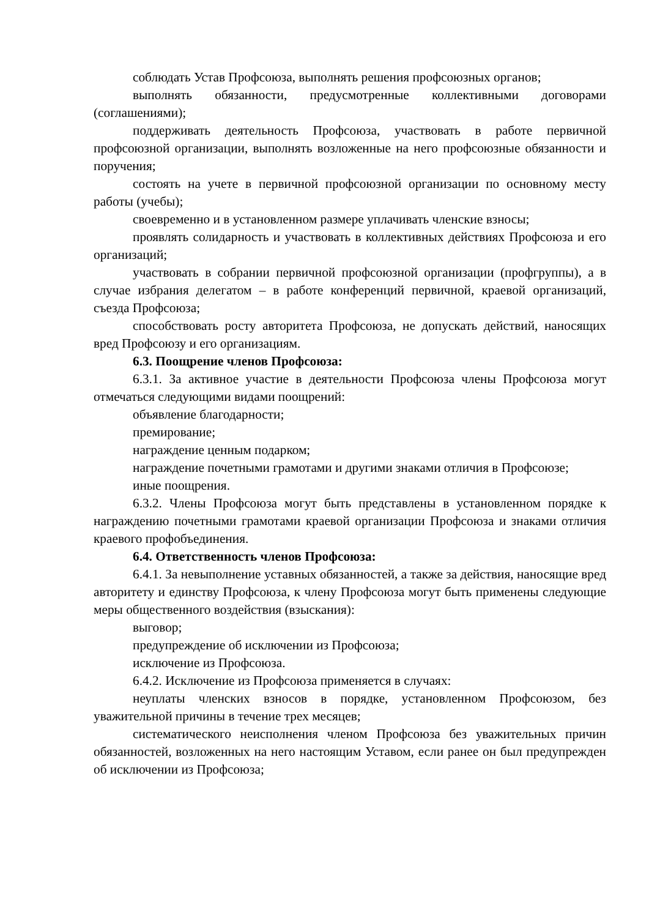соблюдать Устав Профсоюза, выполнять решения профсоюзных органов;
выполнять обязанности, предусмотренные коллективными договорами (соглашениями);
поддерживать деятельность Профсоюза, участвовать в работе первичной профсоюзной организации, выполнять возложенные на него профсоюзные обязанности и поручения;
состоять на учете в первичной профсоюзной организации по основному месту работы (учебы);
своевременно и в установленном размере уплачивать членские взносы;
проявлять солидарность и участвовать в коллективных действиях Профсоюза и его организаций;
участвовать в собрании первичной профсоюзной организации (профгруппы), а в случае избрания делегатом – в работе конференций первичной, краевой организаций, съезда Профсоюза;
способствовать росту авторитета Профсоюза, не допускать действий, наносящих вред Профсоюзу и его организациям.
6.3. Поощрение членов Профсоюза:
6.3.1. За активное участие в деятельности Профсоюза члены Профсоюза могут отмечаться следующими видами поощрений:
объявление благодарности;
премирование;
награждение ценным подарком;
награждение почетными грамотами и другими знаками отличия в Профсоюзе;
иные поощрения.
6.3.2. Члены Профсоюза могут быть представлены в установленном порядке к награждению почетными грамотами краевой организации Профсоюза и знаками отличия краевого профобъединения.
6.4. Ответственность членов Профсоюза:
6.4.1. За невыполнение уставных обязанностей, а также за действия, наносящие вред авторитету и единству Профсоюза, к члену Профсоюза могут быть применены следующие меры общественного воздействия (взыскания):
выговор;
предупреждение об исключении из Профсоюза;
исключение из Профсоюза.
6.4.2. Исключение из Профсоюза применяется в случаях:
неуплаты членских взносов в порядке, установленном Профсоюзом, без уважительной причины в течение трех месяцев;
систематического неисполнения членом Профсоюза без уважительных причин обязанностей, возложенных на него настоящим Уставом, если ранее он был предупрежден об исключении из Профсоюза;